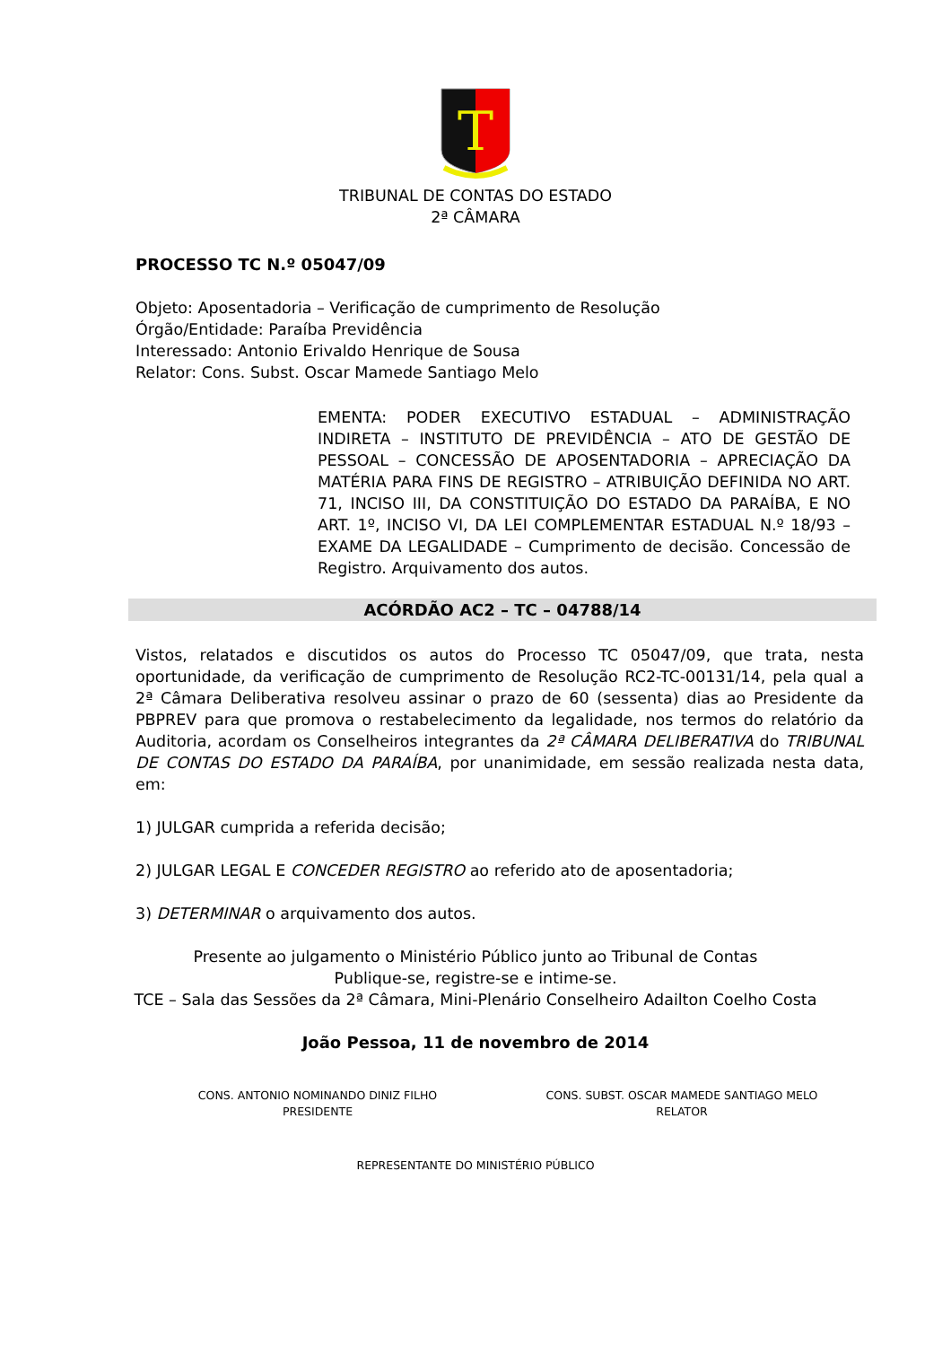T
TRIBUNAL DE CONTAS DO ESTADO
2ª CÂMARA
PROCESSO TC N.º 05047/09
Objeto: Aposentadoria – Verificação de cumprimento de Resolução
Órgão/Entidade: Paraíba Previdência
Interessado: Antonio Erivaldo Henrique de Sousa
Relator: Cons. Subst. Oscar Mamede Santiago Melo
EMENTA: PODER EXECUTIVO ESTADUAL – ADMINISTRAÇÃO INDIRETA – INSTITUTO DE PREVIDÊNCIA – ATO DE GESTÃO DE PESSOAL – CONCESSÃO DE APOSENTADORIA – APRECIAÇÃO DA MATÉRIA PARA FINS DE REGISTRO – ATRIBUIÇÃO DEFINIDA NO ART. 71, INCISO III, DA CONSTITUIÇÃO DO ESTADO DA PARAÍBA, E NO ART. 1º, INCISO VI, DA LEI COMPLEMENTAR ESTADUAL N.º 18/93 – EXAME DA LEGALIDADE – Cumprimento de decisão. Concessão de Registro. Arquivamento dos autos.
ACÓRDÃO AC2 – TC – 04788/14
Vistos, relatados e discutidos os autos do Processo TC 05047/09, que trata, nesta oportunidade, da verificação de cumprimento de Resolução RC2-TC-00131/14, pela qual a 2ª Câmara Deliberativa resolveu assinar o prazo de 60 (sessenta) dias ao Presidente da PBPREV para que promova o restabelecimento da legalidade, nos termos do relatório da Auditoria, acordam os Conselheiros integrantes da 2ª CÂMARA DELIBERATIVA do TRIBUNAL DE CONTAS DO ESTADO DA PARAÍBA, por unanimidade, em sessão realizada nesta data, em:
1) JULGAR cumprida a referida decisão;
2) JULGAR LEGAL E CONCEDER REGISTRO ao referido ato de aposentadoria;
3) DETERMINAR o arquivamento dos autos.
Presente ao julgamento o Ministério Público junto ao Tribunal de Contas
Publique-se, registre-se e intime-se.
TCE – Sala das Sessões da 2ª Câmara, Mini-Plenário Conselheiro Adailton Coelho Costa
João Pessoa, 11 de novembro de 2014
CONS. ANTONIO NOMINANDO DINIZ FILHO
PRESIDENTE
CONS. SUBST. OSCAR MAMEDE SANTIAGO MELO
RELATOR
REPRESENTANTE DO MINISTÉRIO PÚBLICO